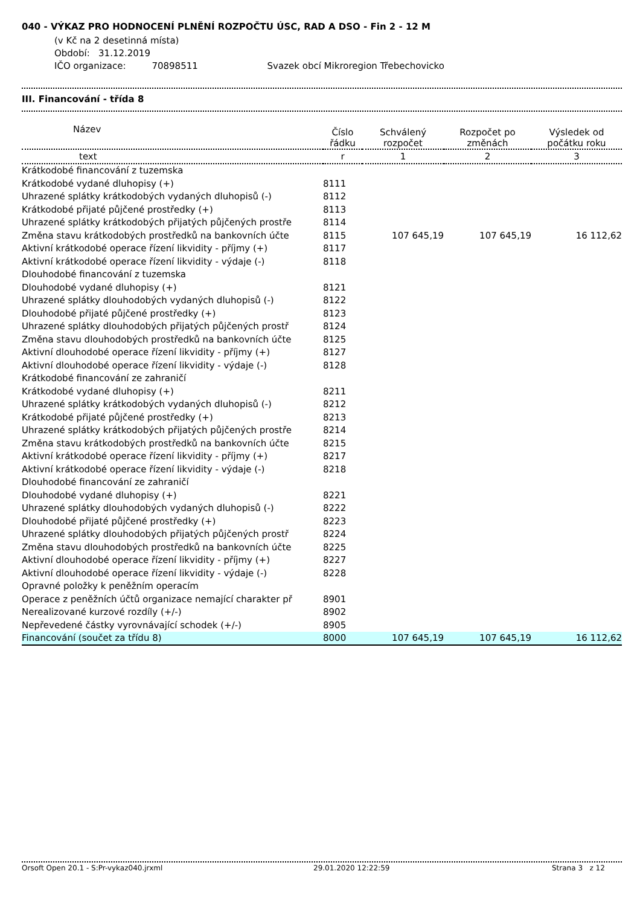040 - VÝKAZ PRO HODNOCENÍ PLNĚNÍ ROZPOČTU ÚSC, RAD A DSO - Fin 2 - 12 M
(v Kč na 2 desetinná místa)
Období: 31.12.2019
IČO organizace: 70898511 Svazek obcí Mikroregion Třebechovicko
III. Financování - třída 8
| Název | Číslo řádku | Schválený rozpočet | Rozpočet po změnách | Výsledek od počátku roku |
| --- | --- | --- | --- | --- |
| text | r | 1 | 2 | 3 |
| Krátkodobé financování z tuzemska | | | | |
| Krátkodobé vydané dluhopisy (+) | 8111 | | | |
| Uhrazené splátky krátkodobých vydaných dluhopisů (-) | 8112 | | | |
| Krátkodobé přijaté půjčené prostředky (+) | 8113 | | | |
| Uhrazené splátky krátkodobých přijatých půjčených prostře | 8114 | | | |
| Změna stavu krátkodobých prostředků na bankovních účte | 8115 | 107 645,19 | 107 645,19 | 16 112,62 |
| Aktivní krátkodobé operace řízení likvidity - příjmy (+) | 8117 | | | |
| Aktivní krátkodobé operace řízení likvidity - výdaje (-) | 8118 | | | |
| Dlouhodobé financování z tuzemska | | | | |
| Dlouhodobé vydané dluhopisy (+) | 8121 | | | |
| Uhrazené splátky dlouhodobých vydaných dluhopisů (-) | 8122 | | | |
| Dlouhodobé přijaté půjčené prostředky (+) | 8123 | | | |
| Uhrazené splátky dlouhodobých přijatých půjčených prostř | 8124 | | | |
| Změna stavu dlouhodobých prostředků na bankovních účte | 8125 | | | |
| Aktivní dlouhodobé operace řízení likvidity - příjmy (+) | 8127 | | | |
| Aktivní dlouhodobé operace řízení likvidity - výdaje (-) | 8128 | | | |
| Krátkodobé financování ze zahraničí | | | | |
| Krátkodobé vydané dluhopisy (+) | 8211 | | | |
| Uhrazené splátky krátkodobých vydaných dluhopisů (-) | 8212 | | | |
| Krátkodobé přijaté půjčené prostředky (+) | 8213 | | | |
| Uhrazené splátky krátkodobých přijatých půjčených prostře | 8214 | | | |
| Změna stavu krátkodobých prostředků na bankovních účte | 8215 | | | |
| Aktivní krátkodobé operace řízení likvidity - příjmy (+) | 8217 | | | |
| Aktivní krátkodobé operace řízení likvidity - výdaje (-) | 8218 | | | |
| Dlouhodobé financování ze zahraničí | | | | |
| Dlouhodobé vydané dluhopisy (+) | 8221 | | | |
| Uhrazené splátky dlouhodobých vydaných dluhopisů (-) | 8222 | | | |
| Dlouhodobé přijaté půjčené prostředky (+) | 8223 | | | |
| Uhrazené splátky dlouhodobých přijatých půjčených prostř | 8224 | | | |
| Změna stavu dlouhodobých prostředků na bankovních účte | 8225 | | | |
| Aktivní dlouhodobé operace řízení likvidity - příjmy (+) | 8227 | | | |
| Aktivní dlouhodobé operace řízení likvidity - výdaje (-) | 8228 | | | |
| Opravné položky k peněžním operacím | | | | |
| Operace z peněžních účtů organizace nemající charakter př | 8901 | | | |
| Nerealizované kurzové rozdíly (+/-) | 8902 | | | |
| Nepřevedené částky vyrovnávající schodek (+/-) | 8905 | | | |
| Financování (součet za třídu 8) | 8000 | 107 645,19 | 107 645,19 | 16 112,62 |
Orsoft Open 20.1 - S:Pr-vykaz040.jrxml 29.01.2020 12:22:59 Strana 3 z 12